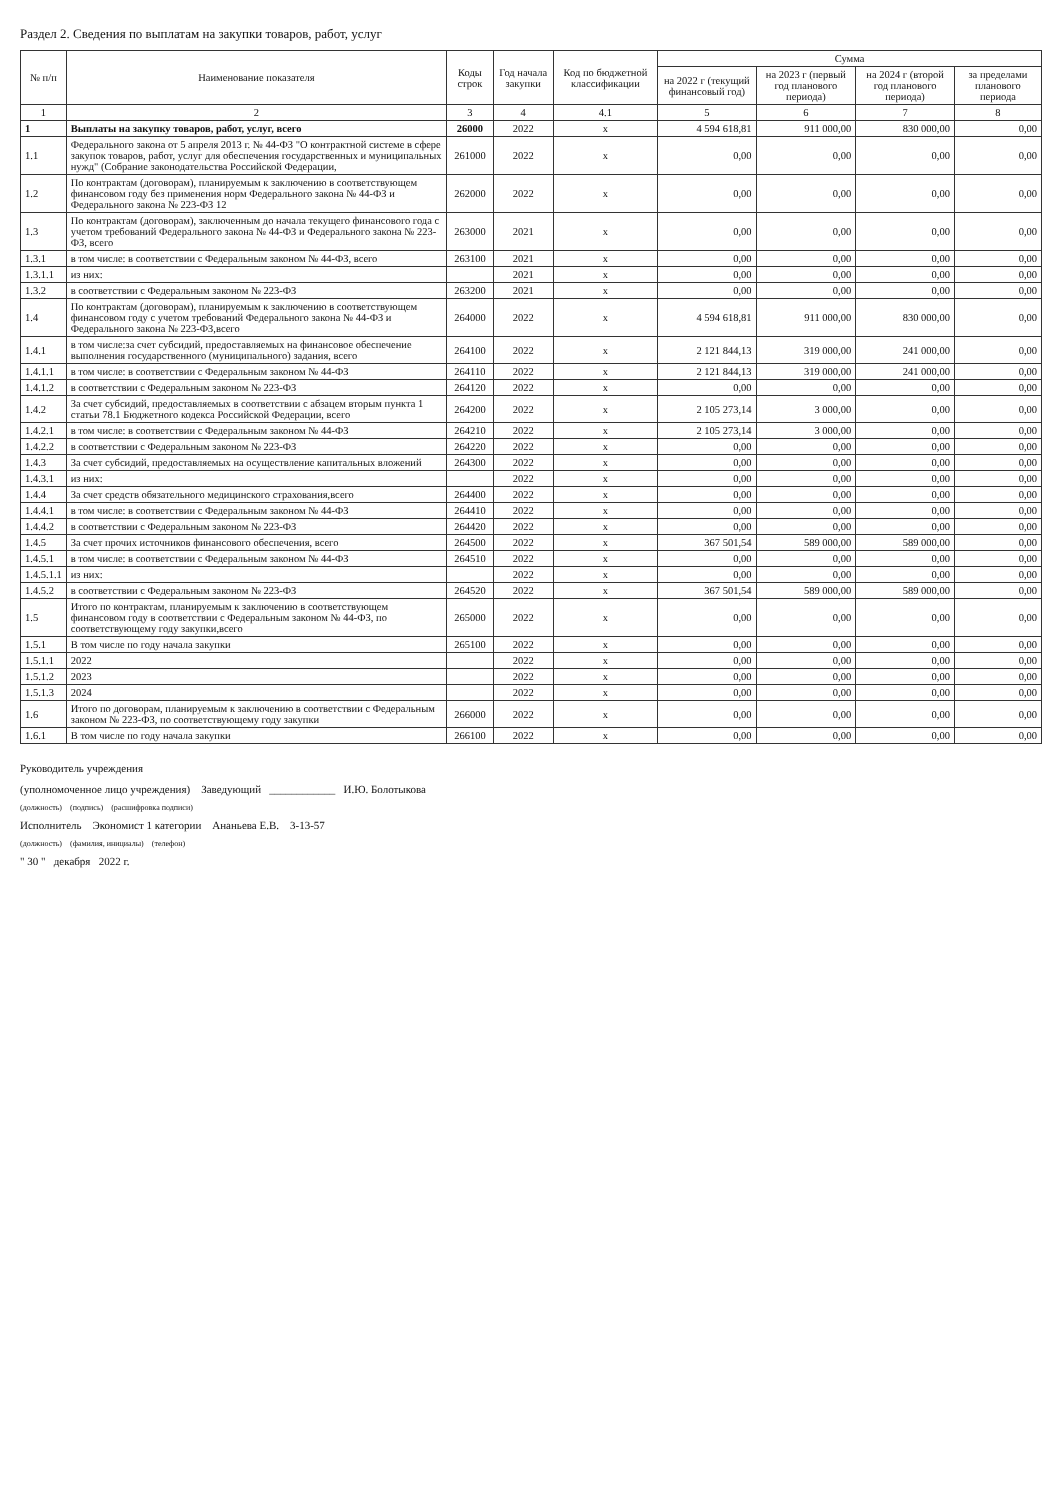Раздел 2. Сведения по выплатам на закупки товаров, работ, услуг
| № п/п | Наименование показателя | Коды строк | Год начала закупки | Код по бюджетной классификации | Сумма | | | |
| --- | --- | --- | --- | --- | --- | --- | --- | --- |
| | | | | | на 2022 г (текущий финансовый год) | на 2023 г (первый год планового периода) | на 2024 г (второй год планового периода) | за пределами планового периода |
| 1 | 2 | 3 | 4 | 4.1 | 5 | 6 | 7 | 8 |
| 1 | Выплаты на закупку товаров, работ, услуг, всего | 26000 | 2022 | x | 4 594 618,81 | 911 000,00 | 830 000,00 | 0,00 |
| 1.1 | Федерального закона от 5 апреля 2013 г. № 44-ФЗ "О контрактной системе в сфере закупок товаров, работ, услуг для обеспечения государственных и муниципальных нужд" (Собрание законодательства Российской Федерации, | 261000 | 2022 | x | 0,00 | 0,00 | 0,00 | 0,00 |
| 1.2 | По контрактам (договорам), планируемым к заключению в соответствующем финансовом году без применения норм Федерального закона № 44-ФЗ и Федерального закона № 223-ФЗ 12 | 262000 | 2022 | x | 0,00 | 0,00 | 0,00 | 0,00 |
| 1.3 | По контрактам (договорам), заключенным до начала текущего финансового года с учетом требований Федерального закона № 44-ФЗ и Федерального закона № 223-ФЗ, всего | 263000 | 2021 | x | 0,00 | 0,00 | 0,00 | 0,00 |
| 1.3.1 | в том числе: в соответствии с Федеральным законом № 44-ФЗ, всего | 263100 | 2021 | x | 0,00 | 0,00 | 0,00 | 0,00 |
| 1.3.1.1 | из них: | | 2021 | x | 0,00 | 0,00 | 0,00 | 0,00 |
| 1.3.2 | в соответствии с Федеральным законом № 223-ФЗ | 263200 | 2021 | x | 0,00 | 0,00 | 0,00 | 0,00 |
| 1.4 | По контрактам (договорам), планируемым к заключению в соответствующем финансовом году с учетом требований Федерального закона № 44-ФЗ и Федерального закона № 223-ФЗ,всего | 264000 | 2022 | x | 4 594 618,81 | 911 000,00 | 830 000,00 | 0,00 |
| 1.4.1 | в том числе:за счет субсидий, предоставляемых на финансовое обеспечение выполнения государственного (муниципального) задания, всего | 264100 | 2022 | x | 2 121 844,13 | 319 000,00 | 241 000,00 | 0,00 |
| 1.4.1.1 | в том числе: в соответствии с Федеральным законом № 44-ФЗ | 264110 | 2022 | x | 2 121 844,13 | 319 000,00 | 241 000,00 | 0,00 |
| 1.4.1.2 | в соответствии с Федеральным законом № 223-ФЗ | 264120 | 2022 | x | 0,00 | 0,00 | 0,00 | 0,00 |
| 1.4.2 | За счет субсидий, предоставляемых в соответствии с абзацем вторым пункта 1 статьи 78.1 Бюджетного кодекса Российской Федерации, всего | 264200 | 2022 | x | 2 105 273,14 | 3 000,00 | 0,00 | 0,00 |
| 1.4.2.1 | в том числе: в соответствии с Федеральным законом № 44-ФЗ | 264210 | 2022 | x | 2 105 273,14 | 3 000,00 | 0,00 | 0,00 |
| 1.4.2.2 | в соответствии с Федеральным законом № 223-ФЗ | 264220 | 2022 | x | 0,00 | 0,00 | 0,00 | 0,00 |
| 1.4.3 | За счет субсидий, предоставляемых на осуществление капитальных вложений | 264300 | 2022 | x | 0,00 | 0,00 | 0,00 | 0,00 |
| 1.4.3.1 | из них: | | 2022 | x | 0,00 | 0,00 | 0,00 | 0,00 |
| 1.4.4 | За счет средств обязательного медицинского страхования,всего | 264400 | 2022 | x | 0,00 | 0,00 | 0,00 | 0,00 |
| 1.4.4.1 | в том числе: в соответствии с Федеральным законом № 44-ФЗ | 264410 | 2022 | x | 0,00 | 0,00 | 0,00 | 0,00 |
| 1.4.4.2 | в соответствии с Федеральным законом № 223-ФЗ | 264420 | 2022 | x | 0,00 | 0,00 | 0,00 | 0,00 |
| 1.4.5 | За счет прочих источников финансового обеспечения, всего | 264500 | 2022 | x | 367 501,54 | 589 000,00 | 589 000,00 | 0,00 |
| 1.4.5.1 | в том числе: в соответствии с Федеральным законом № 44-ФЗ | 264510 | 2022 | x | 0,00 | 0,00 | 0,00 | 0,00 |
| 1.4.5.1.1 | из них: | | 2022 | x | 0,00 | 0,00 | 0,00 | 0,00 |
| 1.4.5.2 | в соответствии с Федеральным законом № 223-ФЗ | 264520 | 2022 | x | 367 501,54 | 589 000,00 | 589 000,00 | 0,00 |
| 1.5 | Итого по контрактам, планируемым к заключению в соответствующем финансовом году в соответствии с Федеральным законом № 44-ФЗ, по соответствующему году закупки,всего | 265000 | 2022 | x | 0,00 | 0,00 | 0,00 | 0,00 |
| 1.5.1 | В том числе по году начала закупки | 265100 | 2022 | x | 0,00 | 0,00 | 0,00 | 0,00 |
| 1.5.1.1 | 2022 | | 2022 | x | 0,00 | 0,00 | 0,00 | 0,00 |
| 1.5.1.2 | 2023 | | 2022 | x | 0,00 | 0,00 | 0,00 | 0,00 |
| 1.5.1.3 | 2024 | | 2022 | x | 0,00 | 0,00 | 0,00 | 0,00 |
| 1.6 | Итого по договорам, планируемым к заключению в соответствии с Федеральным законом № 223-ФЗ, по соответствующему году закупки | 266000 | 2022 | x | 0,00 | 0,00 | 0,00 | 0,00 |
| 1.6.1 | В том числе по году начала закупки | 266100 | 2022 | x | 0,00 | 0,00 | 0,00 | 0,00 |
Руководитель учреждения
(уполномоченное лицо учреждения) Заведующий ____________ И.Ю. Болотыкова
(должность) (подпись) (расшифровка подписи)
Исполнитель Экономист 1 категории Ананьева Е.В. 3-13-57
(должность) (фамилия, инициалы) (телефон)
" 30 " декабря 2022 г.